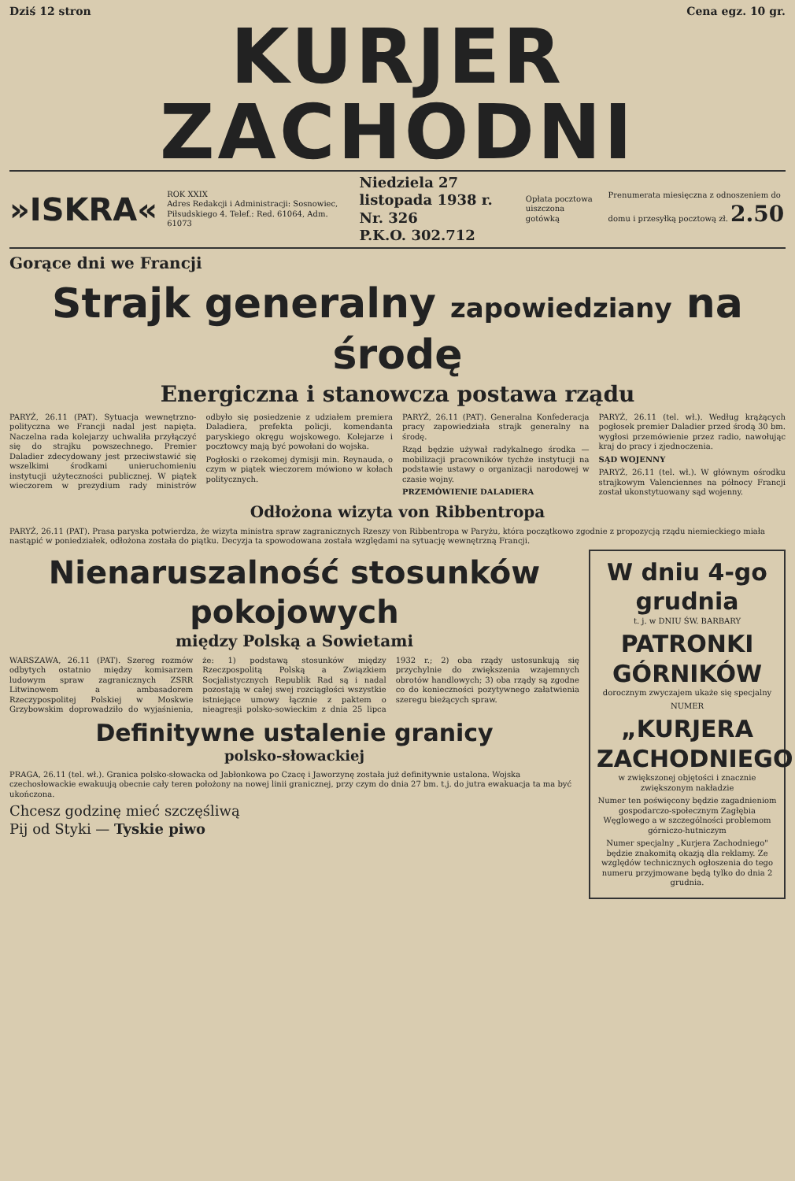Dziś 12 stron Cena egz. 10 gr.
KURJER ZACHODNI
»ISKRA«
ROK XXIX
Adres Redakcji i Administracji: Sosnowiec, Piłsudskiego 4. Telef.: Red. 61064, Adm. 61073
Niedziela 27 listopada 1938 r. Nr. 326
P.K.O. 302.712
Opłata pocztowa uiszczona gotówką
Prenumerata miesięczna z odnoszeniem do domu i przesyłką pocztową zł. 2.50
Gorące dni we Francji
Strajk generalny zapowiedziany na środę
Energiczna i stanowcza postawa rządu
PARYŻ, 26.11 (PAT). Sytuacja wewnętrzno-polityczna we Francji nadal jest napięta. Naczelna rada kolejarzy uchwaliła przyłączyć się do strajku powszechnego. Premier Daladier zdecydowany jest przeciwstawić się wszelkimi środkami unieruchomieniu instytucji użyteczności publicznej. W piątek wieczorem w prezydium rady ministrów odbyło się posiedzenie z udziałem premiera Daladiera, prefekta policji, komendanta paryskiego okręgu wojskowego. Kolejarze i pocztowcy mają być powołani do wojska.
Pogłoski o rzekomej dymisji min. Reynauda, o czym w piątek wieczorem mówiono w kołach politycznych.
PARYŻ, 26.11 (PAT). Generalna Konfederacja pracy zapowiedziała strajk generalny na środę.
Rząd będzie używał radykalnego środka — mobilizacji pracowników tychże instytucji na podstawie ustawy o organizacji narodowej w czasie wojny.
PRZEMÓWIENIE DALADIERA
PARYŻ, 26.11 (tel. wł.). Według krążących pogłosek premier Daladier przed środą 30 bm. wygłosi przemówienie przez radio, nawołując kraj do pracy i zjednoczenia.
SĄD WOJENNY
PARYŻ, 26.11 (tel. wł.). W głównym ośrodku strajkowym Valenciennes na północy Francji został ukonstytuowany sąd wojenny.
Odłożona wizyta von Ribbentropa
PARYŻ, 26.11 (PAT). Prasa paryska potwierdza, że wizyta ministra spraw zagranicznych Rzeszy von Ribbentropa w Paryżu, która początkowo zgodnie z propozycją rządu niemieckiego miała nastąpić w poniedziałek, odłożona została do piątku. Decyzja ta spowodowana została względami na sytuację wewnętrzną Francji.
Nienaruszalność stosunków pokojowych
między Polską a Sowietami
WARSZAWA, 26.11 (PAT). Szereg rozmów odbytych ostatnio między komisarzem ludowym spraw zagranicznych ZSRR Litwinowem a ambasadorem Rzeczypospolitej Polskiej w Moskwie Grzybowskim doprowadziło do wyjaśnienia, że: 1) podstawą stosunków między Rzeczpospolitą Polską a Związkiem Socjalistycznych Republik Rad są i nadal pozostają w całej swej rozciągłości wszystkie istniejące umowy łącznie z paktem o nieagresji polsko-sowieckim z dnia 25 lipca 1932 r.; 2) oba rządy ustosunkują się przychylnie do zwiększenia wzajemnych obrotów handlowych; 3) oba rządy są zgodne co do konieczności pozytywnego załatwienia szeregu bieżących spraw.
Definitywne ustalenie granicy
polsko-słowackiej
PRAGA, 26.11 (tel. wł.). Granica polsko-słowacka od Jabłonkowa po Czacę i Jaworzynę została już definitywnie ustalona. Wojska czechosłowackie ewakuują obecnie cały teren położony na nowej linii granicznej, przy czym do dnia 27 bm. t.j. do jutra ewakuacja ta ma być ukończona.
Chcesz godzinę mieć szczęśliwą
Pij od Styki — Tyskie piwo
W dniu 4-go grudnia
t. j. w DNIU ŚW. BARBARY
PATRONKI GÓRNIKÓW
dorocznym zwyczajem ukaże się specjalny
NUMER
„KURJERA ZACHODNIEGO"
w zwiększonej objętości i znacznie zwiększonym nakładzie
Numer ten poświęcony będzie zagadnieniom gospodarczo-społecznym Zagłębia Węglowego a w szczególności problemom górniczo-hutniczym
Numer specjalny „Kurjera Zachodniego" będzie znakomitą okazją dla reklamy. Ze względów technicznych ogłoszenia do tego numeru przyjmowane będą tylko do dnia 2 grudnia.